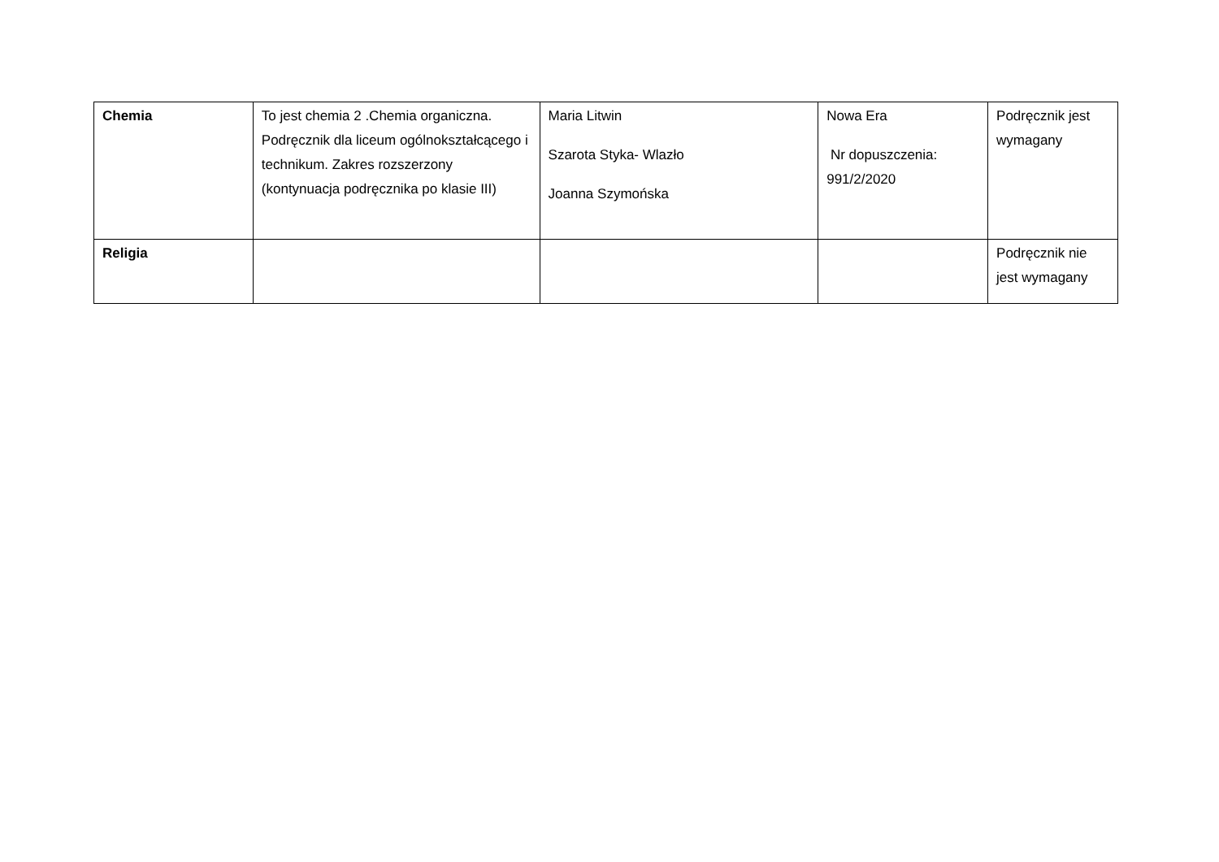| Chemia | To jest chemia 2 .Chemia organiczna. Podręcznik dla liceum ogólnokształcącego i technikum. Zakres rozszerzony (kontynuacja podręcznika po klasie III) | Maria Litwin Szarota Styka- Wlazło Joanna Szymońska | Nowa Era Nr dopuszczenia: 991/2/2020 | Podręcznik jest wymagany |
| Religia | | | | Podręcznik nie jest wymagany |